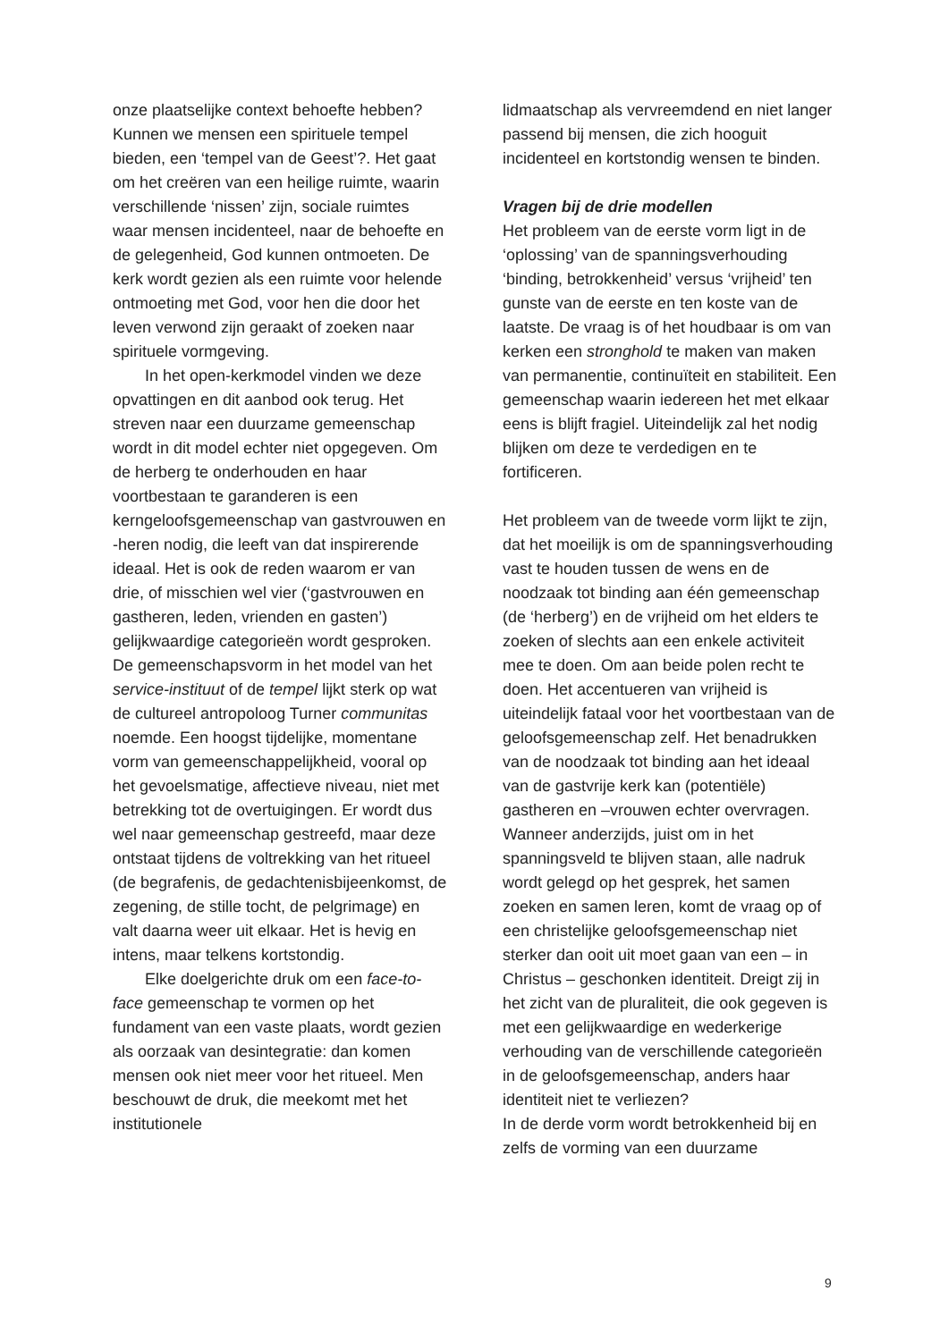onze plaatselijke context behoefte hebben? Kunnen we mensen een spirituele tempel bieden, een ‘tempel van de Geest’?. Het gaat om het creëren van een heilige ruimte, waarin verschillende ‘nissen’ zijn, sociale ruimtes waar mensen incidenteel, naar de behoefte en de gelegenheid, God kunnen ontmoeten. De kerk wordt gezien als een ruimte voor helende ontmoeting met God, voor hen die door het leven verwond zijn geraakt of zoeken naar spirituele vormgeving.
In het open-kerkmodel vinden we deze opvattingen en dit aanbod ook terug. Het streven naar een duurzame gemeenschap wordt in dit model echter niet opgegeven. Om de herberg te onderhouden en haar voortbestaan te garanderen is een kerngeloofsgemeenschap van gastvrouwen en -heren nodig, die leeft van dat inspirerende ideaal. Het is ook de reden waarom er van drie, of misschien wel vier (‘gastvrouwen en gastheren, leden, vrienden en gasten’) gelijkwaardige categorieën wordt gesproken.
De gemeenschapsvorm in het model van het service-instituut of de tempel lijkt sterk op wat de cultureel antropoloog Turner communitas noemde. Een hoogst tijdelijke, momentane vorm van gemeenschappelijkheid, vooral op het gevoelsmatige, affectieve niveau, niet met betrekking tot de overtuigingen. Er wordt dus wel naar gemeenschap gestreefd, maar deze ontstaat tijdens de voltrekking van het ritueel (de begrafenis, de gedachtenisbijeenkomst, de zegening, de stille tocht, de pelgrimage) en valt daarna weer uit elkaar. Het is hevig en intens, maar telkens kortstondig.
Elke doelgerichte druk om een face-to-face gemeenschap te vormen op het fundament van een vaste plaats, wordt gezien als oorzaak van desintegratie: dan komen mensen ook niet meer voor het ritueel. Men beschouwt de druk, die meekomt met het institutionele
lidmaatschap als vervreemdend en niet langer passend bij mensen, die zich hooguit incidenteel en kortstondig wensen te binden.
Vragen bij de drie modellen
Het probleem van de eerste vorm ligt in de ‘oplossing’ van de spanningsverhouding ‘binding, betrokkenheid’ versus ‘vrijheid’ ten gunste van de eerste en ten koste van de laatste. De vraag is of het houdbaar is om van kerken een stronghold te maken van maken van permanentie, continuïteit en stabiliteit. Een gemeenschap waarin iedereen het met elkaar eens is blijft fragiel. Uiteindelijk zal het nodig blijken om deze te verdedigen en te fortificeren.
Het probleem van de tweede vorm lijkt te zijn, dat het moeilijk is om de spanningsverhouding vast te houden tussen de wens en de noodzaak tot binding aan één gemeenschap (de ‘herberg’) en de vrijheid om het elders te zoeken of slechts aan een enkele activiteit mee te doen. Om aan beide polen recht te doen. Het accentueren van vrijheid is uiteindelijk fataal voor het voortbestaan van de geloofsgemeenschap zelf. Het benadrukken van de noodzaak tot binding aan het ideaal van de gastvrije kerk kan (potentiële) gastheren en –vrouwen echter overvragen. Wanneer anderzijds, juist om in het spanningsveld te blijven staan, alle nadruk wordt gelegd op het gesprek, het samen zoeken en samen leren, komt de vraag op of een christelijke geloofsgemeenschap niet sterker dan ooit uit moet gaan van een – in Christus – geschonken identiteit. Dreigt zij in het zicht van de pluraliteit, die ook gegeven is met een gelijkwaardige en wederkerige verhouding van de verschillende categorieën in de geloofsgemeenschap, anders haar identiteit niet te verliezen?
In de derde vorm wordt betrokkenheid bij en zelfs de vorming van een duurzame
9